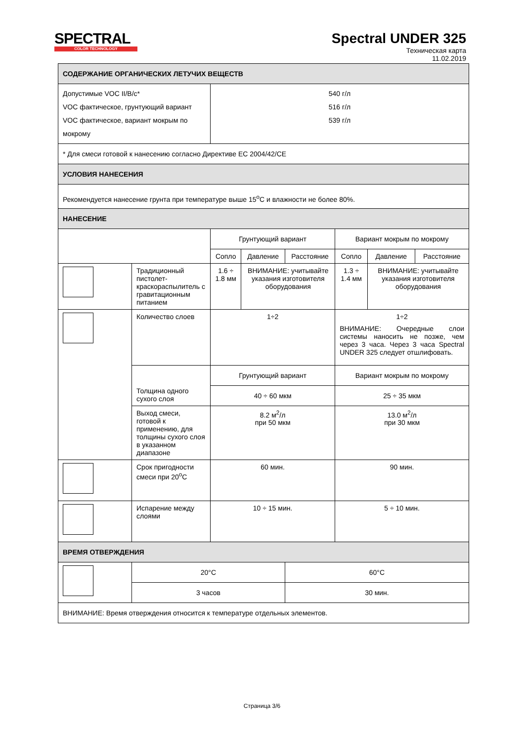SPECTRAL
COLOR TECHNOLOGY
Spectral UNDER 325
Техническая карта
11.02.2019
| СОДЕРЖАНИЕ ОРГАНИЧЕСКИХ ЛЕТУЧИХ ВЕЩЕСТВ | | | | | | | |
| --- | --- | --- | --- | --- | --- | --- | --- |
| Допустимые VOC II/B/c* VOC фактическое, грунтующий вариант VOC фактическое, вариант мокрым по мокрому | | 540 г/л 516 г/л 539 г/л | | | | | |
| * Для смеси готовой к нанесению согласно Директиве ЕС 2004/42/CE | | | | | | | |
| УСЛОВИЯ НАНЕСЕНИЯ | | | | | | | |
| Рекомендуется нанесение грунта при температуре выше 15<sup>o</sup>C и влажности не более 80%. | | | | | | | |
| НАНЕСЕНИЕ | | | | | | | |
| | | Грунтующий вариант | | | Вариант мокрым по мокрому | | |
| | | Сопло | Давление | Расстояние | Сопло | Давление | Расстояние |
| | Традиционный пистолет-краскораспылитель с гравитационным питанием | 1.6 ÷ 1.8 мм | ВНИМАНИЕ: учитывайте указания изготовителя оборудования | | 1.3 ÷ 1.4 мм | ВНИМАНИЕ: учитывайте указания изготовителя оборудования | |
| | Количество слоев | 1÷2 | | | 1÷2 ВНИМАНИЕ: Очередные слои системы наносить не позже, чем через 3 часа. Через 3 часа Spectral UNDER 325 следует отшлифовать. | | |
| | Толщина одного сухого слоя | Грунтующий вариант | | | Вариант мокрым по мокрому | | |
| | | 40 ÷ 60 мкм | | | 25 ÷ 35 мкм | | |
| | Выход смеси, готовой к применению, для толщины сухого слоя в указанном диапазоне | 8.2 м<sup>2</sup>/л при 50 мкм | | | 13.0 м<sup>2</sup>/л при 30 мкм | | |
| | Срок пригодности смеси при 20<sup>o</sup>C | 60 мин. | | | 90 мин. | | |
| | Испарение между слоями | 10 ÷ 15 мин. | | | 5 ÷ 10 мин. | | |
| ВРЕМЯ ОТВЕРЖДЕНИЯ | | | | | | | |
| | 20°C | | | 60°C | | | |
| | 3 часов | | | 30 мин. | | | |
| ВНИМАНИЕ: Время отверждения относится к температуре отдельных элементов. | | | | | | | |
Страница 3/6